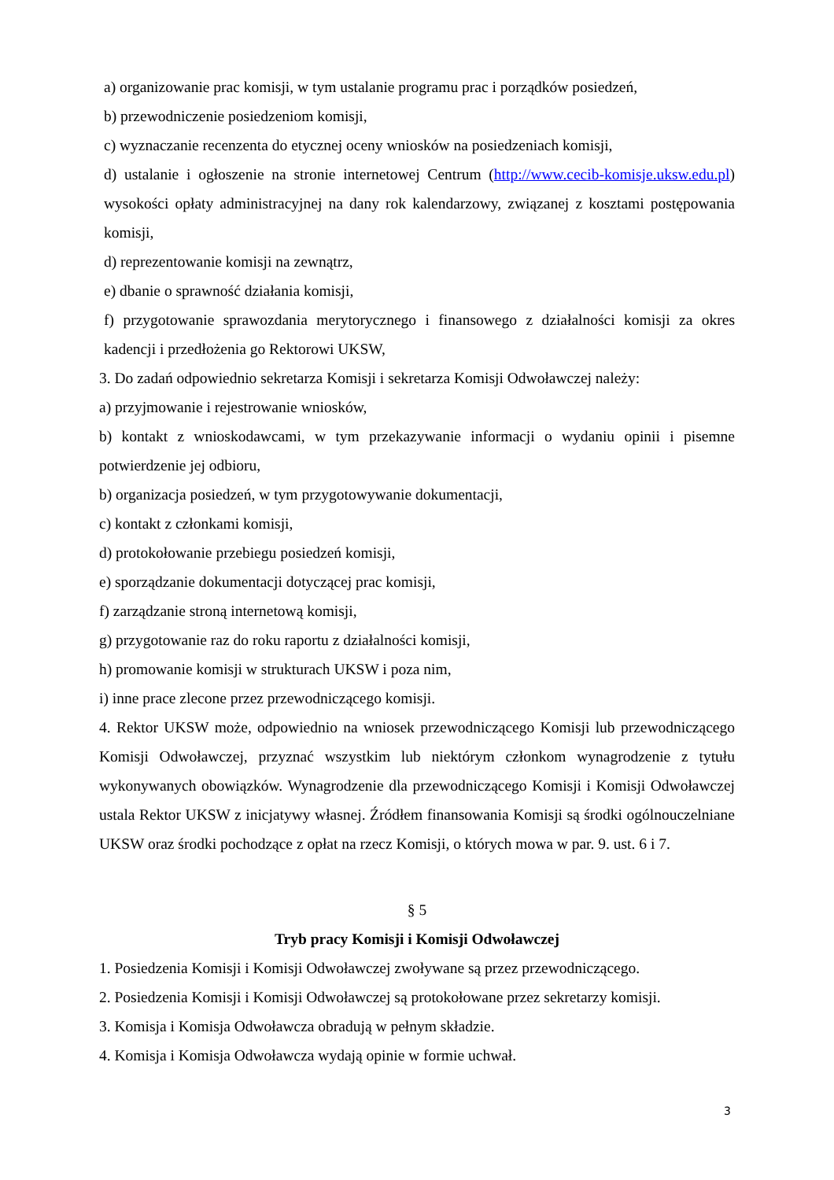a) organizowanie prac komisji, w tym ustalanie programu prac i porządków posiedzeń,
b) przewodniczenie posiedzeniom komisji,
c) wyznaczanie recenzenta do etycznej oceny wniosków na posiedzeniach komisji,
d) ustalanie i ogłoszenie na stronie internetowej Centrum (http://www.cecib-komisje.uksw.edu.pl) wysokości opłaty administracyjnej na dany rok kalendarzowy, związanej z kosztami postępowania komisji,
d) reprezentowanie komisji na zewnątrz,
e) dbanie o sprawność działania komisji,
f) przygotowanie sprawozdania merytorycznego i finansowego z działalności komisji za okres kadencji i przedłożenia go Rektorowi UKSW,
3. Do zadań odpowiednio sekretarza Komisji i sekretarza Komisji Odwoławczej należy:
a) przyjmowanie i rejestrowanie wniosków,
b) kontakt z wnioskodawcami, w tym przekazywanie informacji o wydaniu opinii i pisemne potwierdzenie jej odbioru,
b) organizacja posiedzeń, w tym przygotowywanie dokumentacji,
c) kontakt z członkami komisji,
d) protokołowanie przebiegu posiedzeń komisji,
e) sporządzanie dokumentacji dotyczącej prac komisji,
f) zarządzanie stroną internetową komisji,
g) przygotowanie raz do roku raportu z działalności komisji,
h) promowanie komisji w strukturach UKSW i poza nim,
i) inne prace zlecone przez przewodniczącego komisji.
4. Rektor UKSW może, odpowiednio na wniosek przewodniczącego Komisji lub przewodniczącego Komisji Odwoławczej, przyznać wszystkim lub niektórym członkom wynagrodzenie z tytułu wykonywanych obowiązków. Wynagrodzenie dla przewodniczącego Komisji i Komisji Odwoławczej ustala Rektor UKSW z inicjatywy własnej. Źródłem finansowania Komisji są środki ogólnouczelniane UKSW oraz środki pochodzące z opłat na rzecz Komisji, o których mowa w par. 9. ust. 6 i 7.
§ 5
Tryb pracy Komisji i Komisji Odwoławczej
1. Posiedzenia Komisji i Komisji Odwoławczej zwoływane są przez przewodniczącego.
2. Posiedzenia Komisji i Komisji Odwoławczej są protokołowane przez sekretarzy komisji.
3. Komisja i Komisja Odwoławcza obradują w pełnym składzie.
4. Komisja i Komisja Odwoławcza wydają opinie w formie uchwał.
3